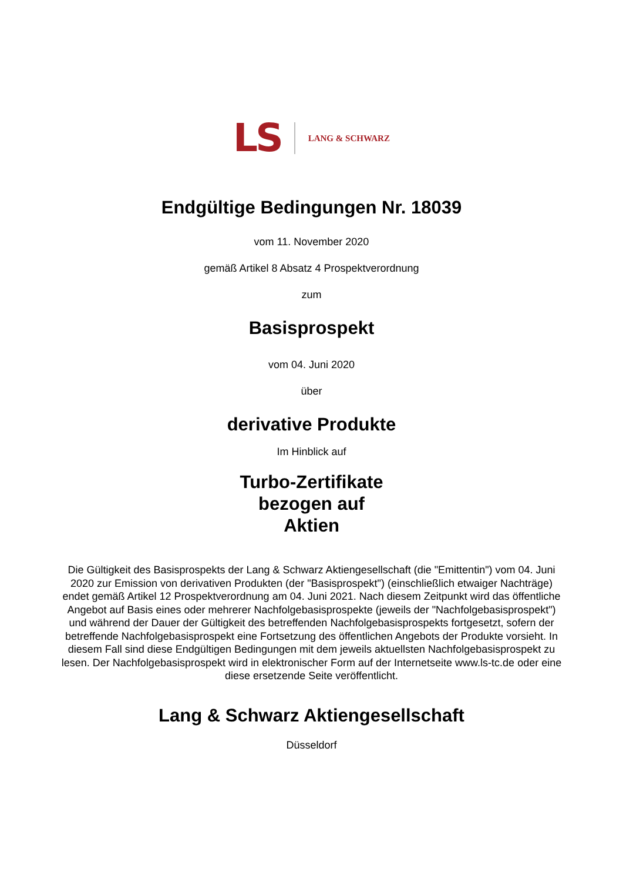LS LANG & SCHWARZ
Endgültige Bedingungen Nr. 18039
vom 11. November 2020
gemäß Artikel 8 Absatz 4 Prospektverordnung
zum
Basisprospekt
vom 04. Juni 2020
über
derivative Produkte
Im Hinblick auf
Turbo-Zertifikate
bezogen auf
Aktien
Die Gültigkeit des Basisprospekts der Lang & Schwarz Aktiengesellschaft (die "Emittentin") vom 04. Juni 2020 zur Emission von derivativen Produkten (der "Basisprospekt") (einschließlich etwaiger Nachträge) endet gemäß Artikel 12 Prospektverordnung am 04. Juni 2021. Nach diesem Zeitpunkt wird das öffentliche Angebot auf Basis eines oder mehrerer Nachfolgebasisprospekte (jeweils der "Nachfolgebasisprospekt") und während der Dauer der Gültigkeit des betreffenden Nachfolgebasisprospekts fortgesetzt, sofern der betreffende Nachfolgebasisprospekt eine Fortsetzung des öffentlichen Angebots der Produkte vorsieht. In diesem Fall sind diese Endgültigen Bedingungen mit dem jeweils aktuellsten Nachfolgebasisprospekt zu lesen. Der Nachfolgebasisprospekt wird in elektronischer Form auf der Internetseite www.ls-tc.de oder eine diese ersetzende Seite veröffentlicht.
Lang & Schwarz Aktiengesellschaft
Düsseldorf